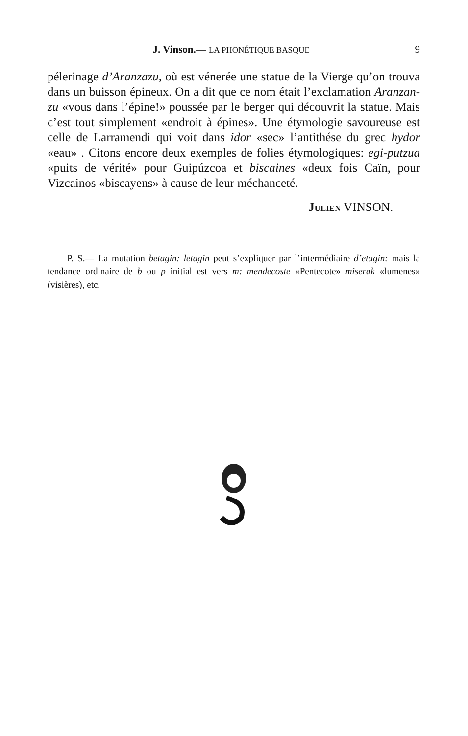J. Vinson.— LA PHONÉTIQUE BASQUE 9
pélerinage d’Aranzazu, où est vénerée une statue de la Vierge qu’on trouva dans un buisson épineux. On a dit que ce nom était l’exclamation Aranzan-zu «vous dans l’épine!» poussée par le berger qui découvrit la statue. Mais c’est tout simplement «endroit à épines». Une étymologie savoureuse est celle de Larramendi qui voit dans idor «sec» l’antithése du grec hydor «eau» . Citons encore deux exemples de folies étymologiques: egi-putzua «puits de vérité» pour Guipúzcoa et biscaines «deux fois Caïn, pour Vizcainos «biscayens» à cause de leur méchanceté.
JULIEN VINSON.
P. S.— La mutation betagin: letagin peut s’expliquer par l’intermédiaire d’etagin: mais la tendance ordinaire de b ou p initial est vers m: mendecoste «Pentecote» miserak «lumenes» (visières), etc.